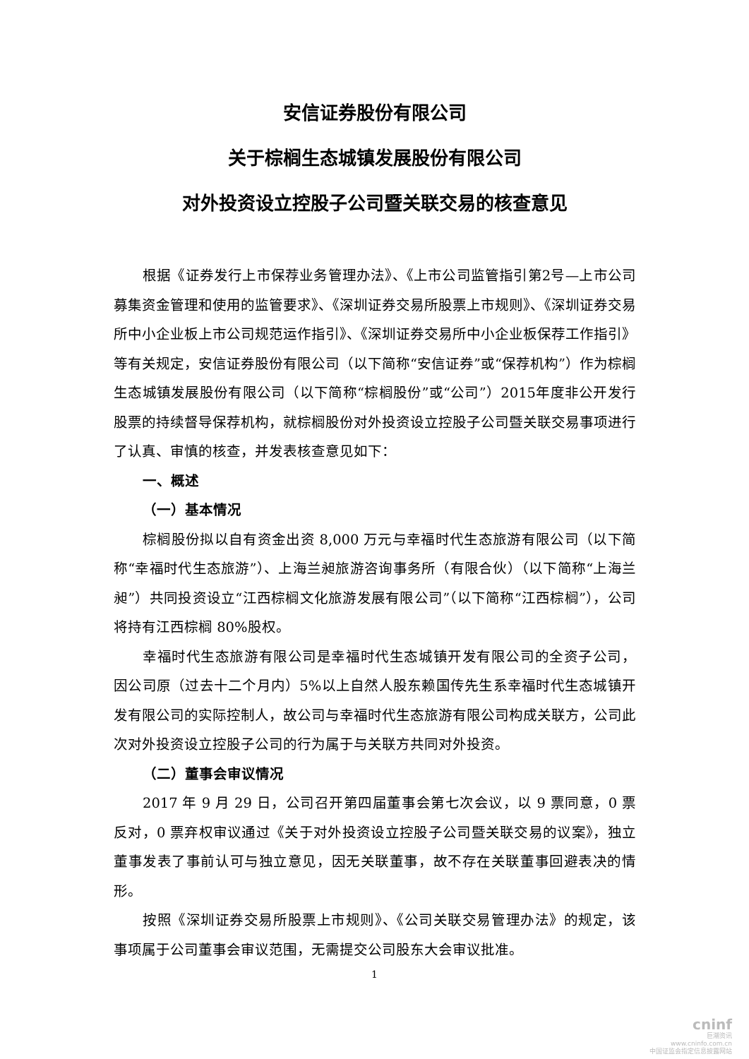安信证券股份有限公司
关于棕榈生态城镇发展股份有限公司
对外投资设立控股子公司暨关联交易的核查意见
根据《证券发行上市保荐业务管理办法》、《上市公司监管指引第2号—上市公司募集资金管理和使用的监管要求》、《深圳证券交易所股票上市规则》、《深圳证券交易所中小企业板上市公司规范运作指引》、《深圳证券交易所中小企业板保荐工作指引》等有关规定，安信证券股份有限公司（以下简称“安信证券”或“保荐机构”）作为棕榈生态城镇发展股份有限公司（以下简称“棕榈股份”或“公司”）2015年度非公开发行股票的持续督导保荐机构，就棕榈股份对外投资设立控股子公司暨关联交易事项进行了认真、审慎的核查，并发表核查意见如下：
一、概述
（一）基本情况
棕榈股份拟以自有资金出资 8,000 万元与幸福时代生态旅游有限公司（以下简称“幸福时代生态旅游”）、上海兰昶旅游咨询事务所（有限合伙）（以下简称“上海兰昶”）共同投资设立“江西棕榈文化旅游发展有限公司”（以下简称“江西棕榈”），公司将持有江西棕榈 80%股权。
幸福时代生态旅游有限公司是幸福时代生态城镇开发有限公司的全资子公司，因公司原（过去十二个月内）5%以上自然人股东赖国传先生系幸福时代生态城镇开发有限公司的实际控制人，故公司与幸福时代生态旅游有限公司构成关联方，公司此次对外投资设立控股子公司的行为属于与关联方共同对外投资。
（二）董事会审议情况
2017 年 9 月 29 日，公司召开第四届董事会第七次会议，以 9 票同意，0 票反对，0 票弃权审议通过《关于对外投资设立控股子公司暨关联交易的议案》，独立董事发表了事前认可与独立意见，因无关联董事，故不存在关联董事回避表决的情形。
按照《深圳证券交易所股票上市规则》、《公司关联交易管理办法》的规定，该事项属于公司董事会审议范围，无需提交公司股东大会审议批准。
1
cninf
巨潮资讯
www.cninfo.com.cn
中国证监会指定信息披露网站